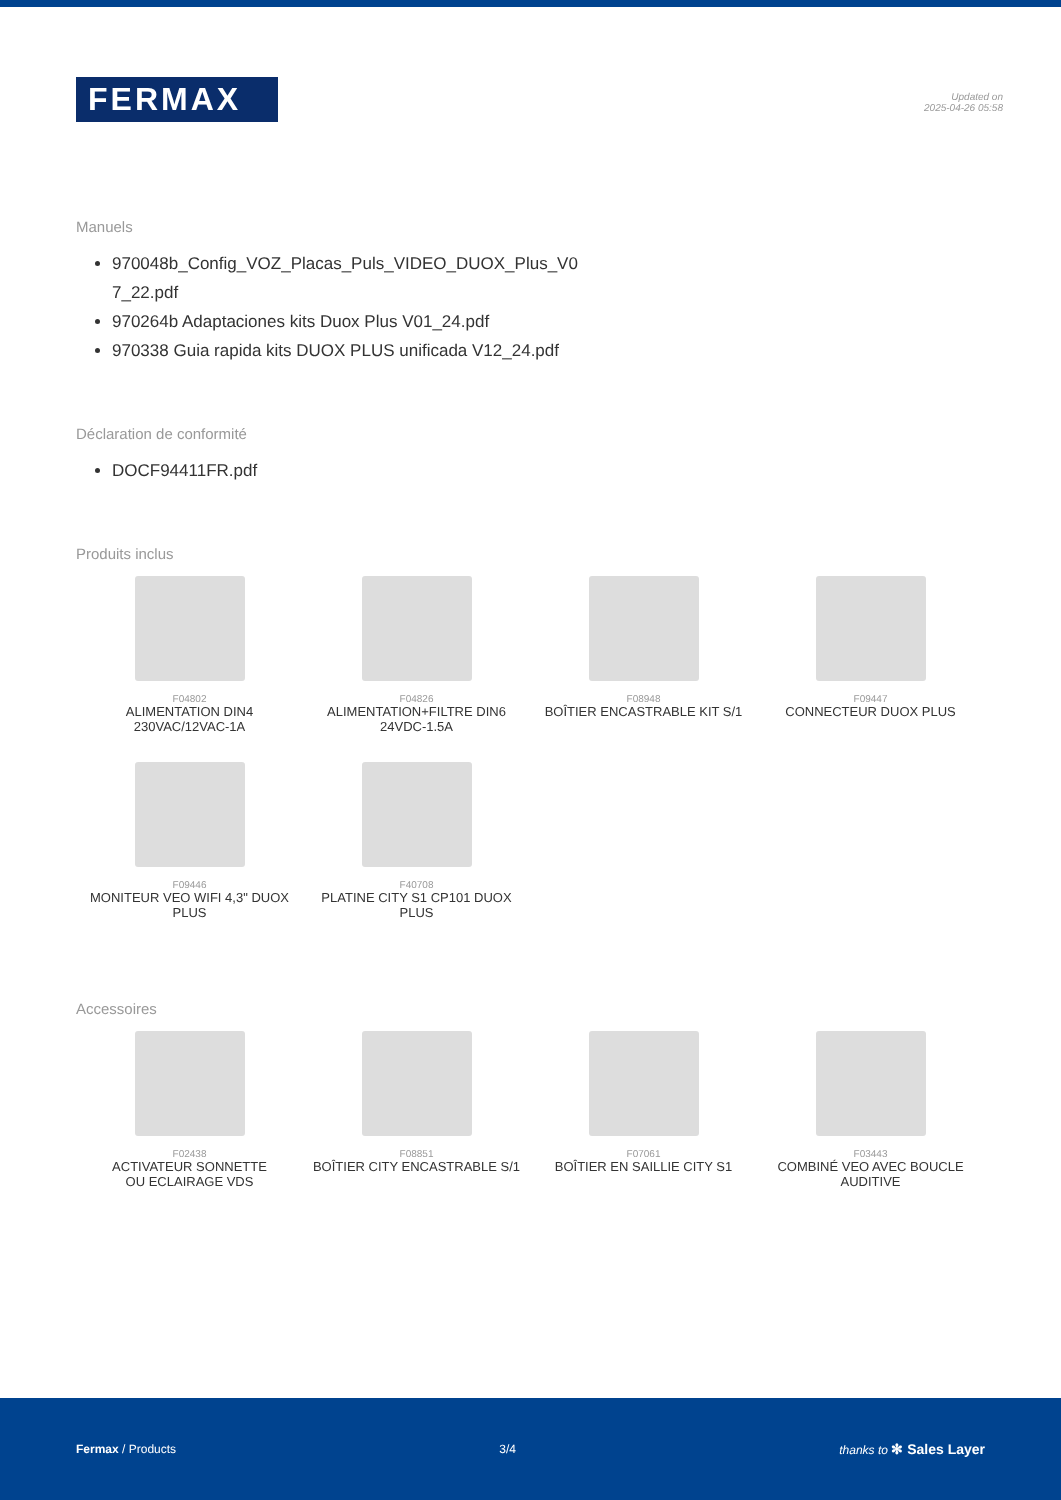FERMAX
Updated on
2025-04-26 05:58
Manuels
970048b_Config_VOZ_Placas_Puls_VIDEO_DUOX_Plus_V0
7_22.pdf
970264b Adaptaciones kits Duox Plus V01_24.pdf
970338 Guia rapida kits DUOX PLUS unificada V12_24.pdf
Déclaration de conformité
DOCF94411FR.pdf
Produits inclus
F04802
ALIMENTATION DIN4
230VAC/12VAC-1A
F04826
ALIMENTATION+FILTRE DIN6
24VDC-1.5A
F08948
BOÎTIER ENCASTRABLE KIT S/1
F09447
CONNECTEUR DUOX PLUS
F09446
MONITEUR VEO WIFI 4,3" DUOX PLUS
F40708
PLATINE CITY S1 CP101 DUOX PLUS
Accessoires
F02438
ACTIVATEUR SONNETTE
OU ECLAIRAGE VDS
F08851
BOÎTIER CITY ENCASTRABLE S/1
F07061
BOÎTIER EN SAILLIE CITY S1
F03443
COMBINÉ VEO AVEC BOUCLE
AUDITIVE
Fermax / Products 3/4 thanks to ✻ Sales Layer